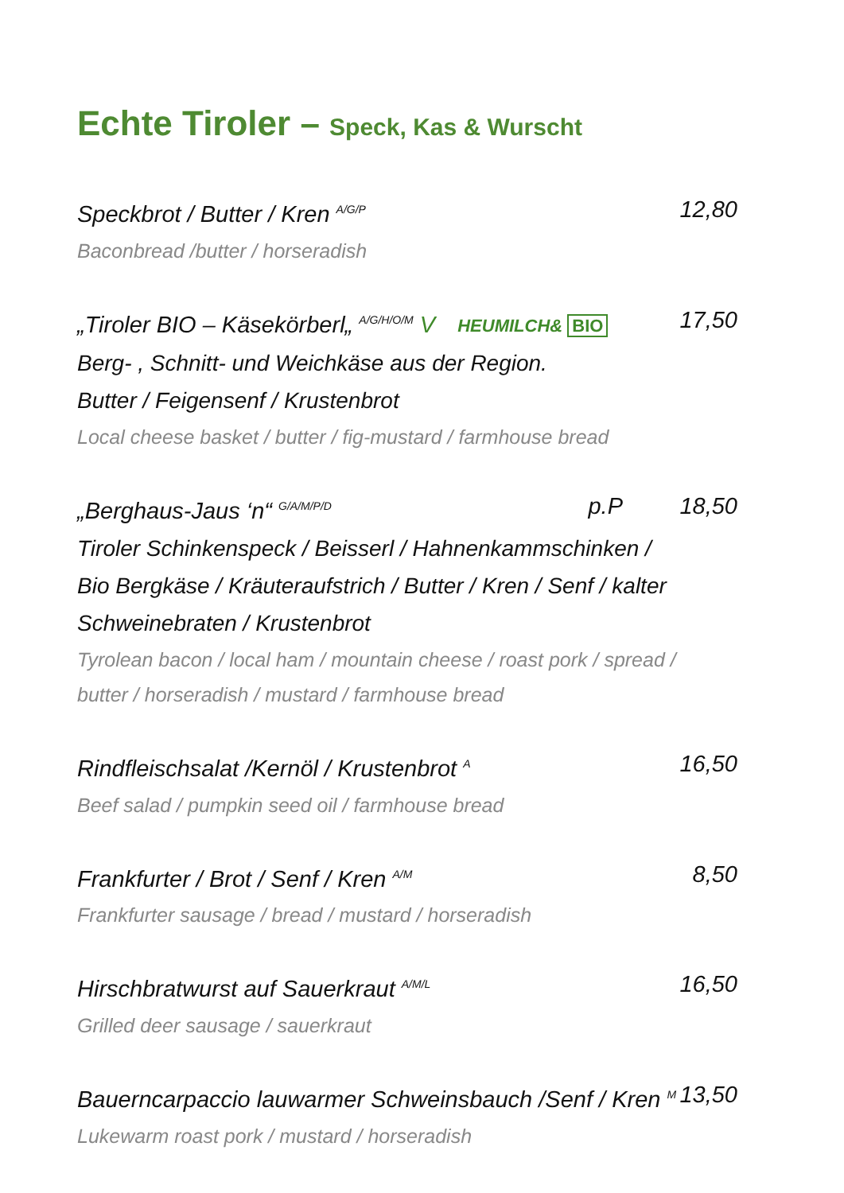Echte Tiroler – Speck, Kas & Wurscht
Speckbrot / Butter / Kren <sup>A/G/P</sup>
12,80
Baconbread /butter / horseradish
„Tiroler BIO – Käsekörberl„ <sup>A/G/H/O/M</sup> V HEUMILCH& BIO
17,50
Berg- , Schnitt- und Weichkäse aus der Region.
Butter / Feigensenf / Krustenbrot
Local cheese basket / butter / fig-mustard / farmhouse bread
„Berghaus-Jaus ‘n“ <sup>G/A/M/P/D</sup>
p.P 18,50
Tiroler Schinkenspeck / Beisserl / Hahnenkammschinken /
Bio Bergkäse / Kräuteraufstrich / Butter / Kren / Senf / kalter
Schweinebraten / Krustenbrot
Tyrolean bacon / local ham / mountain cheese / roast pork / spread /
butter / horseradish / mustard / farmhouse bread
Rindfleischsalat /Kernöl / Krustenbrot <sup>A</sup>
16,50
Beef salad / pumpkin seed oil / farmhouse bread
Frankfurter / Brot / Senf / Kren <sup>A/M</sup>
8,50
Frankfurter sausage / bread / mustard / horseradish
Hirschbratwurst auf Sauerkraut <sup>A/M/L</sup>
16,50
Grilled deer sausage / sauerkraut
Bauerncarpaccio lauwarmer Schweinsbauch /Senf / Kren <sup>M</sup>
13,50
Lukewarm roast pork / mustard / horseradish